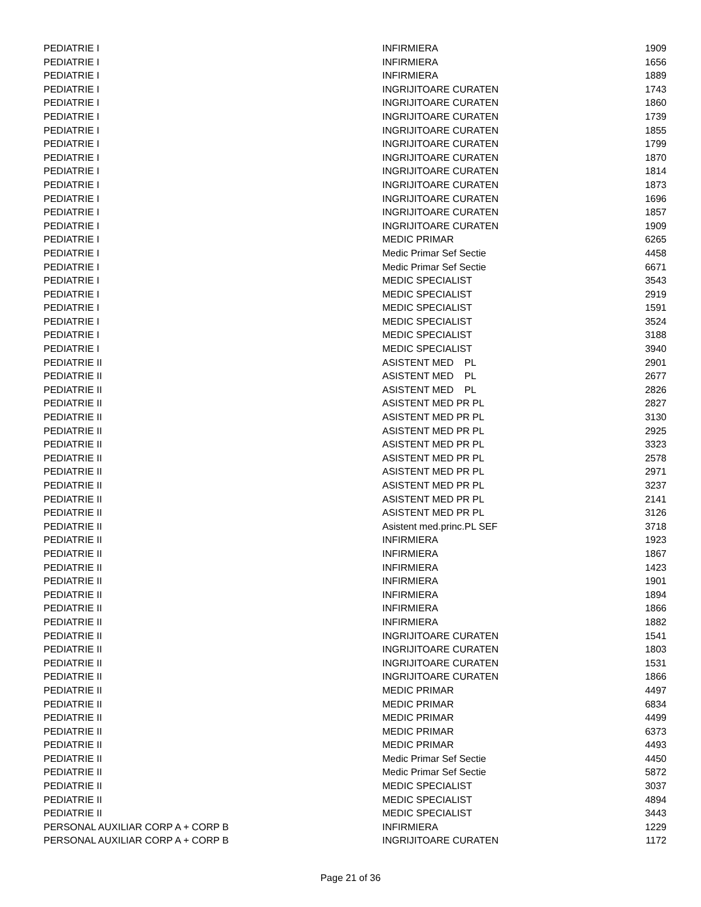| PEDIATRIE I | INFIRMIERA | 1909 |
| PEDIATRIE I | INFIRMIERA | 1656 |
| PEDIATRIE I | INFIRMIERA | 1889 |
| PEDIATRIE I | INGRIJITOARE CURATEN | 1743 |
| PEDIATRIE I | INGRIJITOARE CURATEN | 1860 |
| PEDIATRIE I | INGRIJITOARE CURATEN | 1739 |
| PEDIATRIE I | INGRIJITOARE CURATEN | 1855 |
| PEDIATRIE I | INGRIJITOARE CURATEN | 1799 |
| PEDIATRIE I | INGRIJITOARE CURATEN | 1870 |
| PEDIATRIE I | INGRIJITOARE CURATEN | 1814 |
| PEDIATRIE I | INGRIJITOARE CURATEN | 1873 |
| PEDIATRIE I | INGRIJITOARE CURATEN | 1696 |
| PEDIATRIE I | INGRIJITOARE CURATEN | 1857 |
| PEDIATRIE I | INGRIJITOARE CURATEN | 1909 |
| PEDIATRIE I | MEDIC PRIMAR | 6265 |
| PEDIATRIE I | Medic Primar Sef Sectie | 4458 |
| PEDIATRIE I | Medic Primar Sef Sectie | 6671 |
| PEDIATRIE I | MEDIC SPECIALIST | 3543 |
| PEDIATRIE I | MEDIC SPECIALIST | 2919 |
| PEDIATRIE I | MEDIC SPECIALIST | 1591 |
| PEDIATRIE I | MEDIC SPECIALIST | 3524 |
| PEDIATRIE I | MEDIC SPECIALIST | 3188 |
| PEDIATRIE I | MEDIC SPECIALIST | 3940 |
| PEDIATRIE II | ASISTENT MED PL | 2901 |
| PEDIATRIE II | ASISTENT MED PL | 2677 |
| PEDIATRIE II | ASISTENT MED PL | 2826 |
| PEDIATRIE II | ASISTENT MED PR PL | 2827 |
| PEDIATRIE II | ASISTENT MED PR PL | 3130 |
| PEDIATRIE II | ASISTENT MED PR PL | 2925 |
| PEDIATRIE II | ASISTENT MED PR PL | 3323 |
| PEDIATRIE II | ASISTENT MED PR PL | 2578 |
| PEDIATRIE II | ASISTENT MED PR PL | 2971 |
| PEDIATRIE II | ASISTENT MED PR PL | 3237 |
| PEDIATRIE II | ASISTENT MED PR PL | 2141 |
| PEDIATRIE II | ASISTENT MED PR PL | 3126 |
| PEDIATRIE II | Asistent med.princ.PL SEF | 3718 |
| PEDIATRIE II | INFIRMIERA | 1923 |
| PEDIATRIE II | INFIRMIERA | 1867 |
| PEDIATRIE II | INFIRMIERA | 1423 |
| PEDIATRIE II | INFIRMIERA | 1901 |
| PEDIATRIE II | INFIRMIERA | 1894 |
| PEDIATRIE II | INFIRMIERA | 1866 |
| PEDIATRIE II | INFIRMIERA | 1882 |
| PEDIATRIE II | INGRIJITOARE CURATEN | 1541 |
| PEDIATRIE II | INGRIJITOARE CURATEN | 1803 |
| PEDIATRIE II | INGRIJITOARE CURATEN | 1531 |
| PEDIATRIE II | INGRIJITOARE CURATEN | 1866 |
| PEDIATRIE II | MEDIC PRIMAR | 4497 |
| PEDIATRIE II | MEDIC PRIMAR | 6834 |
| PEDIATRIE II | MEDIC PRIMAR | 4499 |
| PEDIATRIE II | MEDIC PRIMAR | 6373 |
| PEDIATRIE II | MEDIC PRIMAR | 4493 |
| PEDIATRIE II | Medic Primar Sef Sectie | 4450 |
| PEDIATRIE II | Medic Primar Sef Sectie | 5872 |
| PEDIATRIE II | MEDIC SPECIALIST | 3037 |
| PEDIATRIE II | MEDIC SPECIALIST | 4894 |
| PEDIATRIE II | MEDIC SPECIALIST | 3443 |
| PERSONAL AUXILIAR CORP A + CORP B | INFIRMIERA | 1229 |
| PERSONAL AUXILIAR CORP A + CORP B | INGRIJITOARE CURATEN | 1172 |
Page 21 of 36